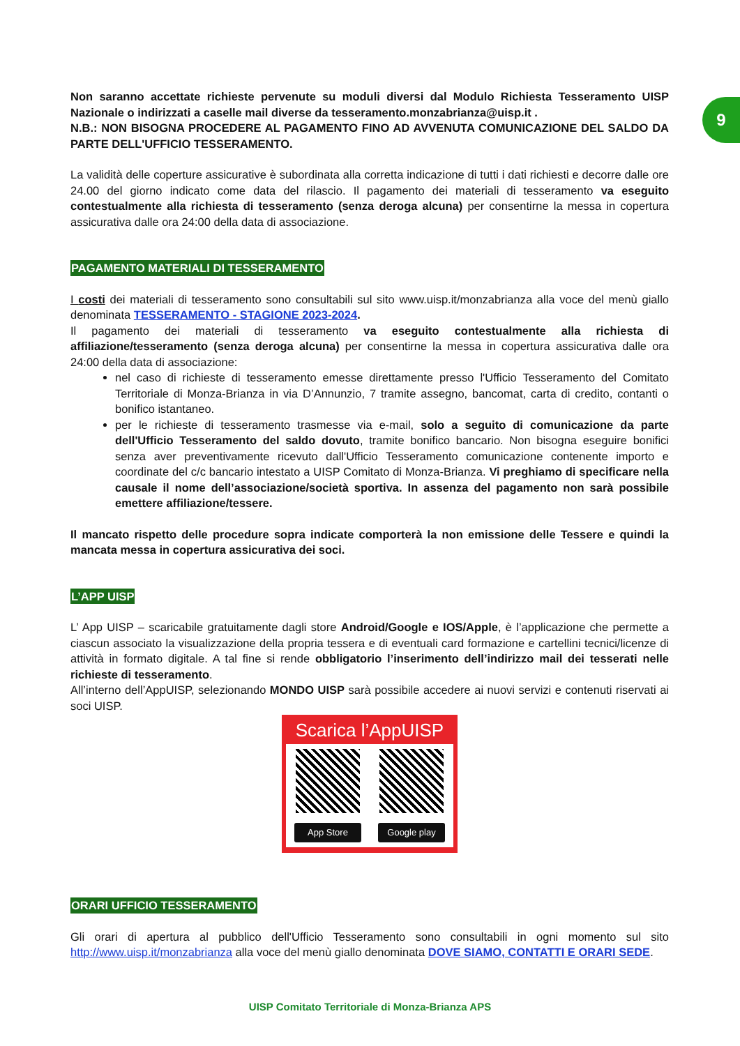9
Non saranno accettate richieste pervenute su moduli diversi dal Modulo Richiesta Tesseramento UISP Nazionale o indirizzati a caselle mail diverse da tesseramento.monzabrianza@uisp.it .
N.B.: NON BISOGNA PROCEDERE AL PAGAMENTO FINO AD AVVENUTA COMUNICAZIONE DEL SALDO DA PARTE DELL'UFFICIO TESSERAMENTO.
La validità delle coperture assicurative è subordinata alla corretta indicazione di tutti i dati richiesti e decorre dalle ore 24.00 del giorno indicato come data del rilascio. Il pagamento dei materiali di tesseramento va eseguito contestualmente alla richiesta di tesseramento (senza deroga alcuna) per consentirne la messa in copertura assicurativa dalle ora 24:00 della data di associazione.
PAGAMENTO MATERIALI DI TESSERAMENTO
I costi dei materiali di tesseramento sono consultabili sul sito www.uisp.it/monzabrianza alla voce del menù giallo denominata TESSERAMENTO - STAGIONE 2023-2024.
Il pagamento dei materiali di tesseramento va eseguito contestualmente alla richiesta di affiliazione/tesseramento (senza deroga alcuna) per consentirne la messa in copertura assicurativa dalle ora 24:00 della data di associazione:
nel caso di richieste di tesseramento emesse direttamente presso l'Ufficio Tesseramento del Comitato Territoriale di Monza-Brianza in via D’Annunzio, 7 tramite assegno, bancomat, carta di credito, contanti o bonifico istantaneo.
per le richieste di tesseramento trasmesse via e-mail, solo a seguito di comunicazione da parte dell'Ufficio Tesseramento del saldo dovuto, tramite bonifico bancario. Non bisogna eseguire bonifici senza aver preventivamente ricevuto dall'Ufficio Tesseramento comunicazione contenente importo e coordinate del c/c bancario intestato a UISP Comitato di Monza-Brianza. Vi preghiamo di specificare nella causale il nome dell’associazione/società sportiva. In assenza del pagamento non sarà possibile emettere affiliazione/tessere.
Il mancato rispetto delle procedure sopra indicate comporterà la non emissione delle Tessere e quindi la mancata messa in copertura assicurativa dei soci.
L’APP UISP
L’ App UISP – scaricabile gratuitamente dagli store Android/Google e IOS/Apple, è l’applicazione che permette a ciascun associato la visualizzazione della propria tessera e di eventuali card formazione e cartellini tecnici/licenze di attività in formato digitale. A tal fine si rende obbligatorio l’inserimento dell’indirizzo mail dei tesserati nelle richieste di tesseramento.
All’interno dell’AppUISP, selezionando MONDO UISP sarà possibile accedere ai nuovi servizi e contenuti riservati ai soci UISP.
Scarica l’AppUISP
App Store
Google play
ORARI UFFICIO TESSERAMENTO
Gli orari di apertura al pubblico dell'Ufficio Tesseramento sono consultabili in ogni momento sul sito http://www.uisp.it/monzabrianza alla voce del menù giallo denominata DOVE SIAMO, CONTATTI E ORARI SEDE.
UISP Comitato Territoriale di Monza-Brianza APS